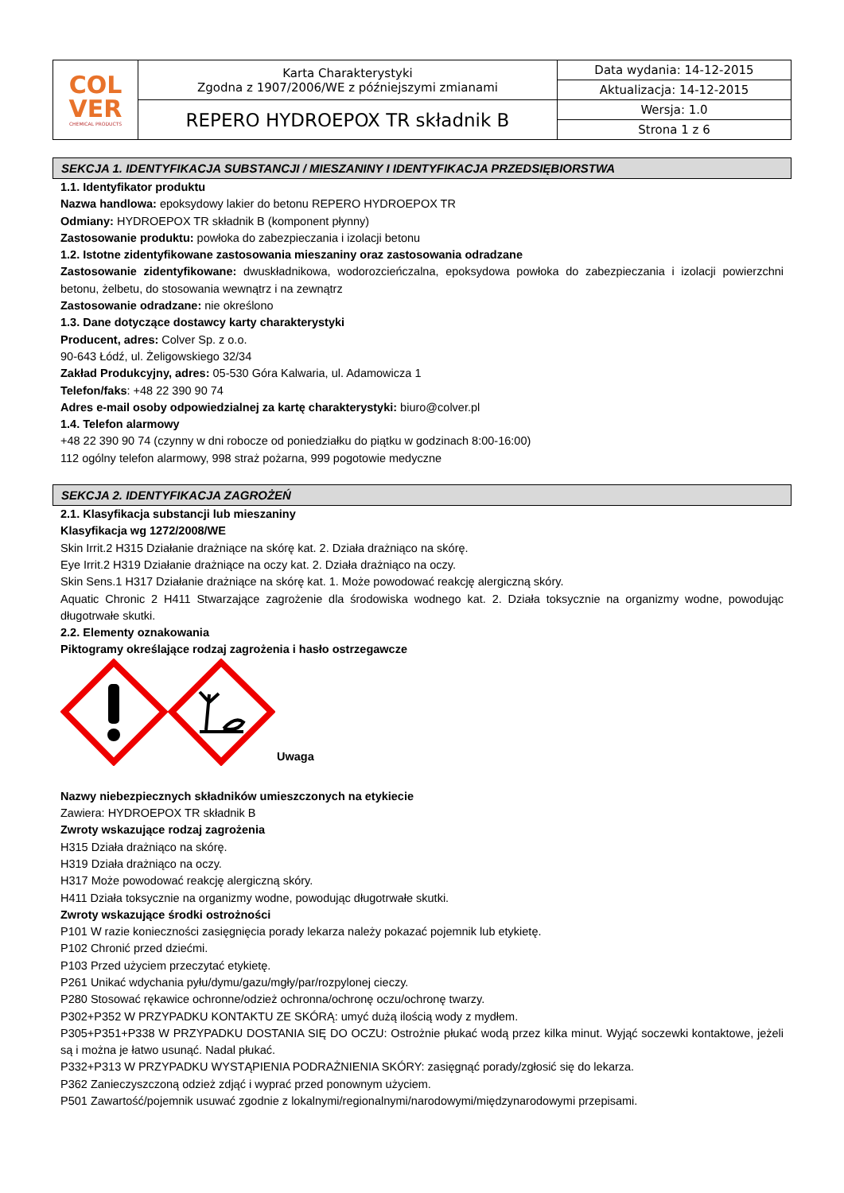| COL VER CHEMICAL PRODUCTS | Karta Charakterystyki Zgodna z 1907/2006/WE z późniejszymi zmianami | Data wydania: 14-12-2015 |
| | | Aktualizacja: 14-12-2015 |
| | REPERO HYDROEPOX TR składnik B | Wersja: 1.0 |
| | | Strona 1 z 6 |
SEKCJA 1. IDENTYFIKACJA SUBSTANCJI / MIESZANINY I IDENTYFIKACJA PRZEDSIĘBIORSTWA
1.1. Identyfikator produktu
Nazwa handlowa: epoksydowy lakier do betonu REPERO HYDROEPOX TR
Odmiany: HYDROEPOX TR składnik B (komponent płynny)
Zastosowanie produktu: powłoka do zabezpieczania i izolacji betonu
1.2. Istotne zidentyfikowane zastosowania mieszaniny oraz zastosowania odradzane
Zastosowanie zidentyfikowane: dwuskładnikowa, wodorozcieńczalna, epoksydowa powłoka do zabezpieczania i izolacji powierzchni betonu, żelbetu, do stosowania wewnątrz i na zewnątrz
Zastosowanie odradzane: nie określono
1.3. Dane dotyczące dostawcy karty charakterystyki
Producent, adres: Colver Sp. z o.o.
90-643 Łódź, ul. Żeligowskiego 32/34
Zakład Produkcyjny, adres: 05-530 Góra Kalwaria, ul. Adamowicza 1
Telefon/faks: +48 22 390 90 74
Adres e-mail osoby odpowiedzialnej za kartę charakterystyki: biuro@colver.pl
1.4. Telefon alarmowy
+48 22 390 90 74 (czynny w dni robocze od poniedziałku do piątku w godzinach 8:00-16:00)
112 ogólny telefon alarmowy, 998 straż pożarna, 999 pogotowie medyczne
SEKCJA 2. IDENTYFIKACJA ZAGROŻEŃ
2.1. Klasyfikacja substancji lub mieszaniny
Klasyfikacja wg 1272/2008/WE
Skin Irrit.2 H315 Działanie drażniące na skórę kat. 2. Działa drażniąco na skórę.
Eye Irrit.2 H319 Działanie drażniące na oczy kat. 2. Działa drażniąco na oczy.
Skin Sens.1 H317 Działanie drażniące na skórę kat. 1. Może powodować reakcję alergiczną skóry.
Aquatic Chronic 2 H411 Stwarzające zagrożenie dla środowiska wodnego kat. 2. Działa toksycznie na organizmy wodne, powodując długotrwałe skutki.
2.2. Elementy oznakowania
Piktogramy określające rodzaj zagrożenia i hasło ostrzegawcze
Uwaga
Nazwy niebezpiecznych składników umieszczonych na etykiecie
Zawiera: HYDROEPOX TR składnik B
Zwroty wskazujące rodzaj zagrożenia
H315 Działa drażniąco na skórę.
H319 Działa drażniąco na oczy.
H317 Może powodować reakcję alergiczną skóry.
H411 Działa toksycznie na organizmy wodne, powodując długotrwałe skutki.
Zwroty wskazujące środki ostrożności
P101 W razie konieczności zasięgnięcia porady lekarza należy pokazać pojemnik lub etykietę.
P102 Chronić przed dziećmi.
P103 Przed użyciem przeczytać etykietę.
P261 Unikać wdychania pyłu/dymu/gazu/mgły/par/rozpylonej cieczy.
P280 Stosować rękawice ochronne/odzież ochronna/ochronę oczu/ochronę twarzy.
P302+P352 W PRZYPADKU KONTAKTU ZE SKÓRĄ: umyć dużą ilością wody z mydłem.
P305+P351+P338 W PRZYPADKU DOSTANIA SIĘ DO OCZU: Ostrożnie płukać wodą przez kilka minut. Wyjąć soczewki kontaktowe, jeżeli są i można je łatwo usunąć. Nadal płukać.
P332+P313 W PRZYPADKU WYSTĄPIENIA PODRAŻNIENIA SKÓRY: zasięgnąć porady/zgłosić się do lekarza.
P362 Zanieczyszczoną odzież zdjąć i wyprać przed ponownym użyciem.
P501 Zawartość/pojemnik usuwać zgodnie z lokalnymi/regionalnymi/narodowymi/międzynarodowymi przepisami.